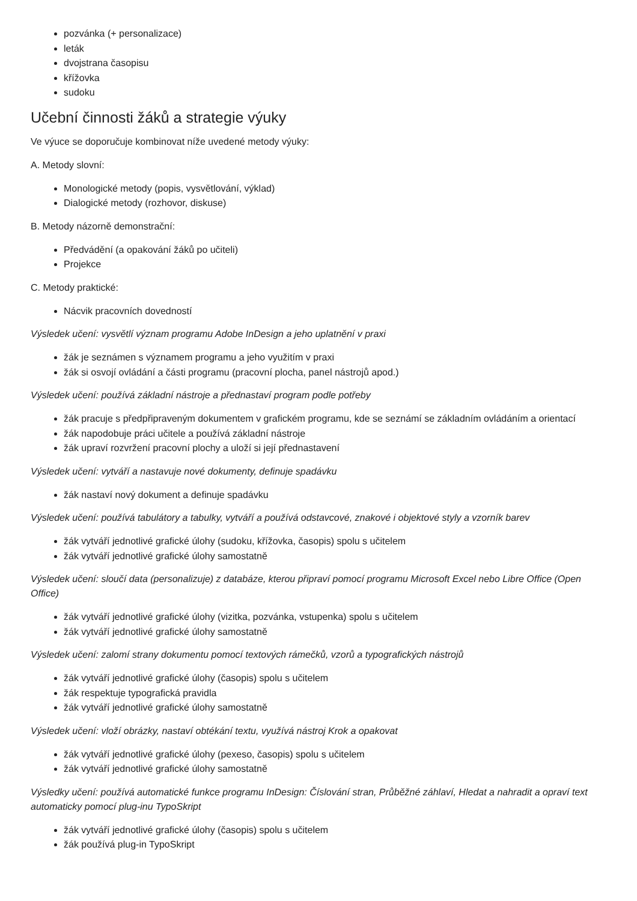pozvánka (+ personalizace)
leták
dvojstrana časopisu
křížovka
sudoku
Učební činnosti žáků a strategie výuky
Ve výuce se doporučuje kombinovat níže uvedené metody výuky:
A. Metody slovní:
Monologické metody (popis, vysvětlování, výklad)
Dialogické metody (rozhovor, diskuse)
B. Metody názorně demonstrační:
Předvádění (a opakování žáků po učiteli)
Projekce
C. Metody praktické:
Nácvik pracovních dovedností
Výsledek učení: vysvětlí význam programu Adobe InDesign a jeho uplatnění v praxi
žák je seznámen s významem programu a jeho využitím v praxi
žák si osvojí ovládání a části programu (pracovní plocha, panel nástrojů apod.)
Výsledek učení: používá základní nástroje a přednastaví program podle potřeby
žák pracuje s předpřipraveným dokumentem v grafickém programu, kde se seznámí se základním ovládáním a orientací
žák napodobuje práci učitele a používá základní nástroje
žák upraví rozvržení pracovní plochy a uloží si její přednastavení
Výsledek učení: vytváří a nastavuje nové dokumenty, definuje spadávku
žák nastaví nový dokument a definuje spadávku
Výsledek učení: používá tabulátory a tabulky, vytváří a používá odstavcové, znakové i objektové styly a vzorník barev
žák vytváří jednotlivé grafické úlohy (sudoku, křížovka, časopis) spolu s učitelem
žák vytváří jednotlivé grafické úlohy samostatně
Výsledek učení: sloučí data (personalizuje) z databáze, kterou připraví pomocí programu Microsoft Excel nebo Libre Office (Open Office)
žák vytváří jednotlivé grafické úlohy (vizitka, pozvánka, vstupenka) spolu s učitelem
žák vytváří jednotlivé grafické úlohy samostatně
Výsledek učení: zalomí strany dokumentu pomocí textových rámečků, vzorů a typografických nástrojů
žák vytváří jednotlivé grafické úlohy (časopis) spolu s učitelem
žák respektuje typografická pravidla
žák vytváří jednotlivé grafické úlohy samostatně
Výsledek učení: vloží obrázky, nastaví obtékání textu, využívá nástroj Krok a opakovat
žák vytváří jednotlivé grafické úlohy (pexeso, časopis) spolu s učitelem
žák vytváří jednotlivé grafické úlohy samostatně
Výsledky učení: používá automatické funkce programu InDesign: Číslování stran, Průběžné záhlaví, Hledat a nahradit a opraví text automaticky pomocí plug-inu TypoSkript
žák vytváří jednotlivé grafické úlohy (časopis) spolu s učitelem
žák používá plug-in TypoSkript